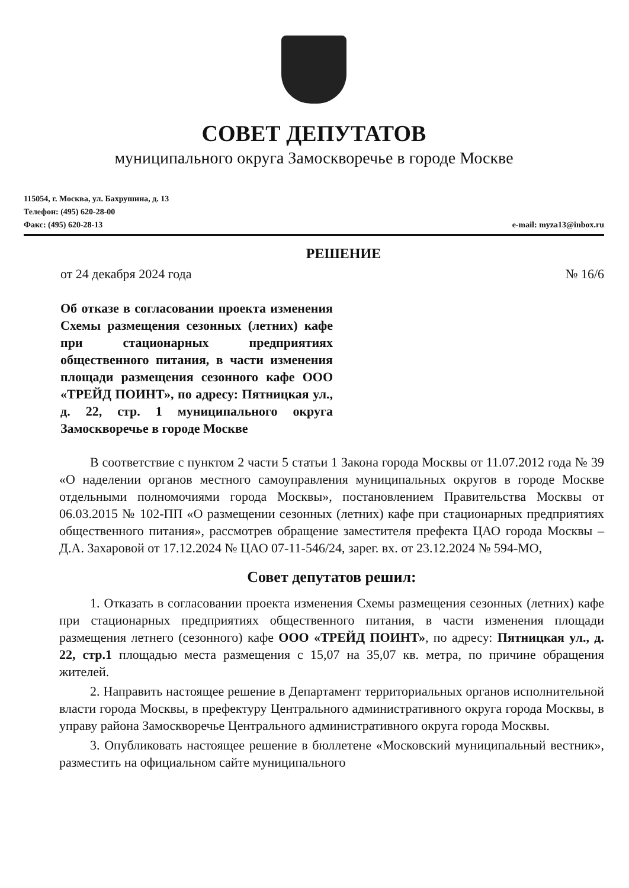СОВЕТ ДЕПУТАТОВ
муниципального округа Замоскворечье в городе Москве
115054, г. Москва, ул. Бахрушина, д. 13
Телефон: (495) 620-28-00
Факс: (495) 620-28-13 e-mail: myza13@inbox.ru
РЕШЕНИЕ
от 24 декабря 2024 года № 16/6
Об отказе в согласовании проекта изменения Схемы размещения сезонных (летних) кафе при стационарных предприятиях общественного питания, в части изменения площади размещения сезонного кафе ООО «ТРЕЙД ПОИНТ», по адресу: Пятницкая ул., д. 22, стр. 1 муниципального округа Замоскворечье в городе Москве
В соответствие с пунктом 2 части 5 статьи 1 Закона города Москвы от 11.07.2012 года № 39 «О наделении органов местного самоуправления муниципальных округов в городе Москве отдельными полномочиями города Москвы», постановлением Правительства Москвы от 06.03.2015 № 102-ПП «О размещении сезонных (летних) кафе при стационарных предприятиях общественного питания», рассмотрев обращение заместителя префекта ЦАО города Москвы – Д.А. Захаровой от 17.12.2024 № ЦАО 07-11-546/24, зарег. вх. от 23.12.2024 № 594-МО,
Совет депутатов решил:
1. Отказать в согласовании проекта изменения Схемы размещения сезонных (летних) кафе при стационарных предприятиях общественного питания, в части изменения площади размещения летнего (сезонного) кафе ООО «ТРЕЙД ПОИНТ», по адресу: Пятницкая ул., д. 22, стр.1 площадью места размещения с 15,07 на 35,07 кв. метра, по причине обращения жителей.
2. Направить настоящее решение в Департамент территориальных органов исполнительной власти города Москвы, в префектуру Центрального административного округа города Москвы, в управу района Замоскворечье Центрального административного округа города Москвы.
3. Опубликовать настоящее решение в бюллетене «Московский муниципальный вестник», разместить на официальном сайте муниципального